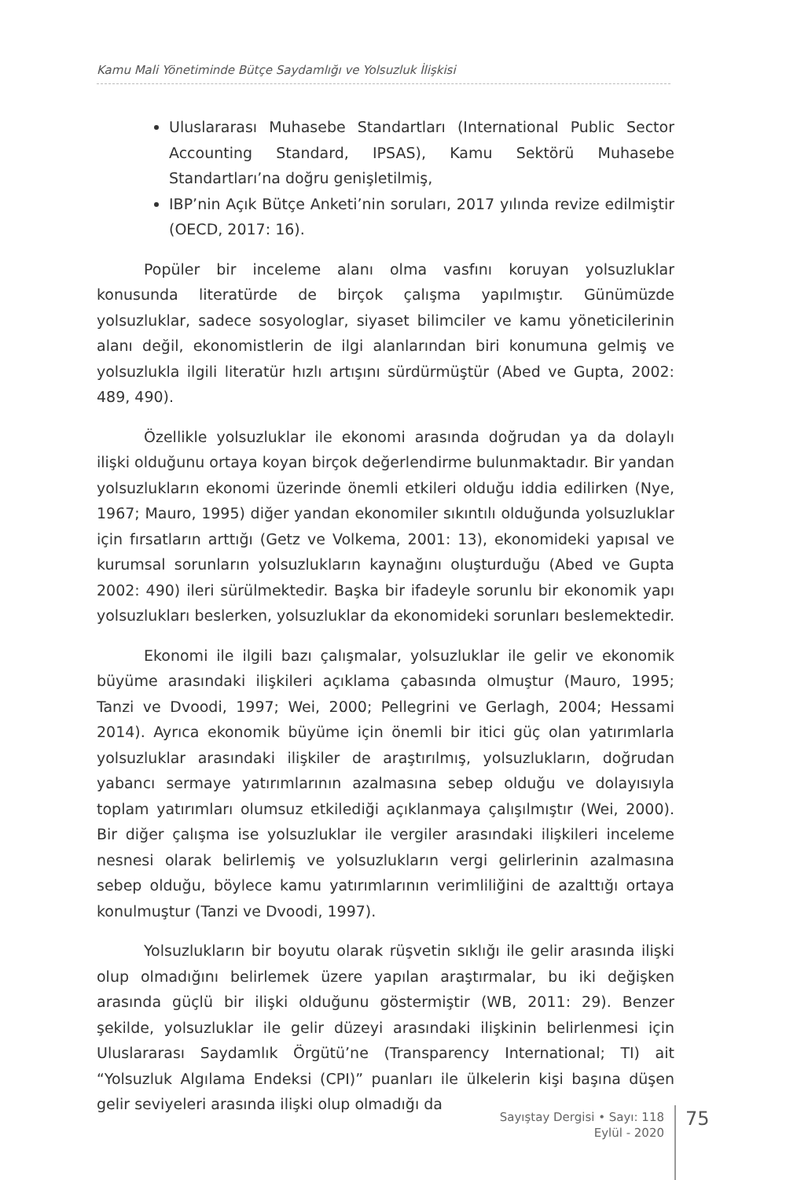Kamu Mali Yönetiminde Bütçe Saydamlığı ve Yolsuzluk İlişkisi
Uluslararası Muhasebe Standartları (International Public Sector Accounting Standard, IPSAS), Kamu Sektörü Muhasebe Standartları’na doğru genişletilmiş,
IBP’nin Açık Bütçe Anketi’nin soruları, 2017 yılında revize edilmiştir (OECD, 2017: 16).
Popüler bir inceleme alanı olma vasfını koruyan yolsuzluklar konusunda literatürde de birçok çalışma yapılmıştır. Günümüzde yolsuzluklar, sadece sosyologlar, siyaset bilimciler ve kamu yöneticilerinin alanı değil, ekonomistlerin de ilgi alanlarından biri konumuna gelmiş ve yolsuzlukla ilgili literatür hızlı artışını sürdürmüştür (Abed ve Gupta, 2002: 489, 490).
Özellikle yolsuzluklar ile ekonomi arasında doğrudan ya da dolaylı ilişki olduğunu ortaya koyan birçok değerlendirme bulunmaktadır. Bir yandan yolsuzlukların ekonomi üzerinde önemli etkileri olduğu iddia edilirken (Nye, 1967; Mauro, 1995) diğer yandan ekonomiler sıkıntılı olduğunda yolsuzluklar için fırsatların arttığı (Getz ve Volkema, 2001: 13), ekonomideki yapısal ve kurumsal sorunların yolsuzlukların kaynağını oluşturduğu (Abed ve Gupta 2002: 490) ileri sürülmektedir. Başka bir ifadeyle sorunlu bir ekonomik yapı yolsuzlukları beslerken, yolsuzluklar da ekonomideki sorunları beslemektedir.
Ekonomi ile ilgili bazı çalışmalar, yolsuzluklar ile gelir ve ekonomik büyüme arasındaki ilişkileri açıklama çabasında olmuştur (Mauro, 1995; Tanzi ve Dvoodi, 1997; Wei, 2000; Pellegrini ve Gerlagh, 2004; Hessami 2014). Ayrıca ekonomik büyüme için önemli bir itici güç olan yatırımlarla yolsuzluklar arasındaki ilişkiler de araştırılmış, yolsuzlukların, doğrudan yabancı sermaye yatırımlarının azalmasına sebep olduğu ve dolayısıyla toplam yatırımları olumsuz etkilediği açıklanmaya çalışılmıştır (Wei, 2000). Bir diğer çalışma ise yolsuzluklar ile vergiler arasındaki ilişkileri inceleme nesnesi olarak belirlemiş ve yolsuzlukların vergi gelirlerinin azalmasına sebep olduğu, böylece kamu yatırımlarının verimliliğini de azalttığı ortaya konulmuştur (Tanzi ve Dvoodi, 1997).
Yolsuzlukların bir boyutu olarak rüşvetin sıklığı ile gelir arasında ilişki olup olmadığını belirlemek üzere yapılan araştırmalar, bu iki değişken arasında güçlü bir ilişki olduğunu göstermiştir (WB, 2011: 29). Benzer şekilde, yolsuzluklar ile gelir düzeyi arasındaki ilişkinin belirlenmesi için Uluslararası Saydamlık Örgütü’ne (Transparency International; TI) ait “Yolsuzluk Algılama Endeksi (CPI)” puanları ile ülkelerin kişi başına düşen gelir seviyeleri arasında ilişki olup olmadığı da
Sayıştay Dergisi • Sayı: 118
Eylül - 2020
75